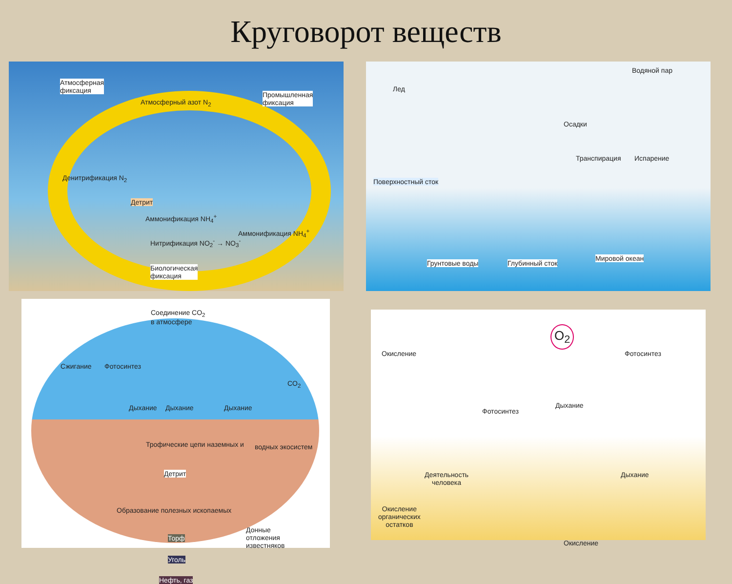Круговорот веществ
Атмосферная
фиксация
Атмосферный азот N<sub>2</sub>
Промышленная
фиксация
Денитрификация N<sub>2</sub>
Детрит
Аммонификация NH<sub>4</sub><sup>+</sup>
Аммонификация NH<sub>4</sub><sup>+</sup>
Нитрификация NO<sub>2</sub><sup>-</sup> → NO<sub>3</sub><sup>-</sup>
Биологическая
фиксация
Водяной пар
Лед
Осадки
Транспирация Испарение
Поверхностный сток
Грунтовые воды Глубинный сток
Мировой океан
Соединение CO<sub>2</sub>
в атмосфере
Сжигание Фотосинтез
CO<sub>2</sub>
Дыхание Дыхание Дыхание
Трофические цепи наземных и водных экосистем
Детрит
Образование полезных ископаемых
Донные
отложения
известняков
Торф
Уголь
Нефть, газ
O<sub>2</sub>
Окисление Фотосинтез
Дыхание
Фотосинтез
Дыхание Деятельность
человека
Окисление
органических
остатков
Окисление